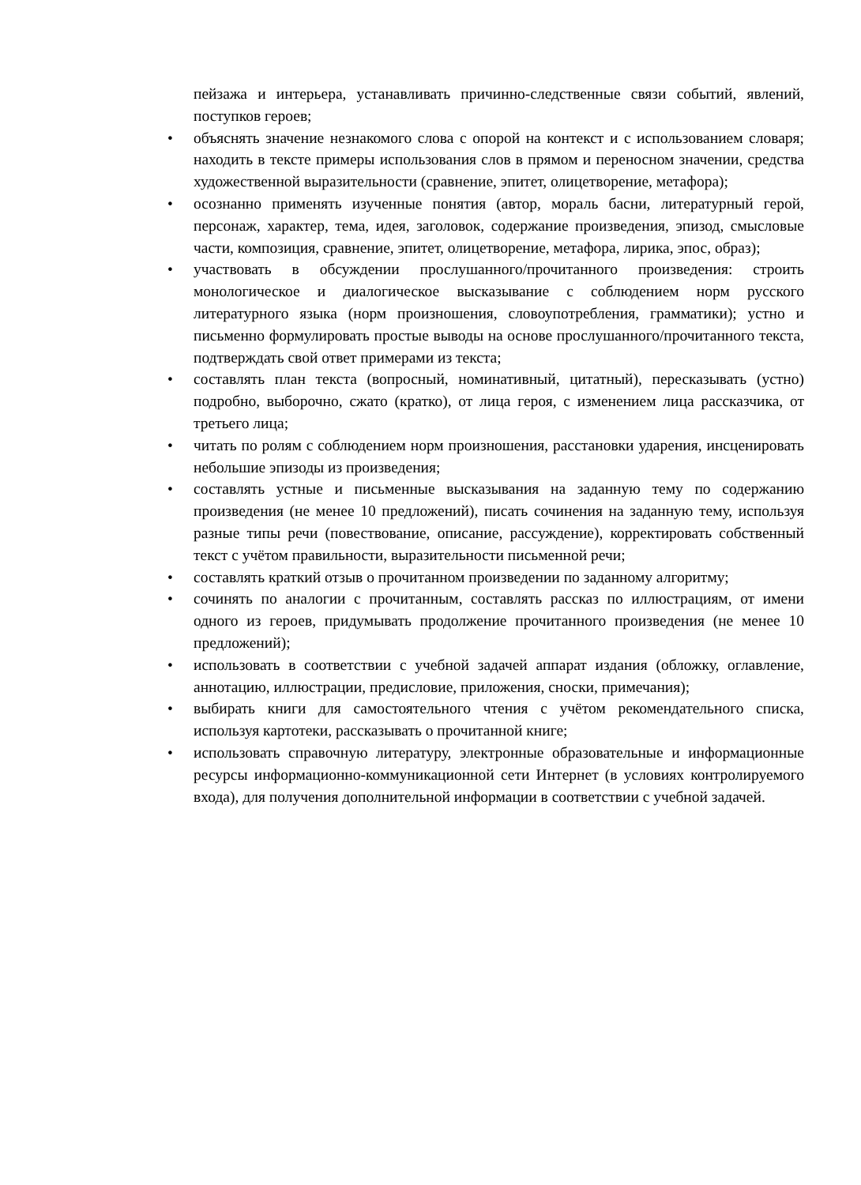пейзажа и интерьера, устанавливать причинно-следственные связи событий, явлений, поступков героев;
• объяснять значение незнакомого слова с опорой на контекст и с использованием словаря; находить в тексте примеры использования слов в прямом и переносном значении, средства художественной выразительности (сравнение, эпитет, олицетворение, метафора);
• осознанно применять изученные понятия (автор, мораль басни, литературный герой, персонаж, характер, тема, идея, заголовок, содержание произведения, эпизод, смысловые части, композиция, сравнение, эпитет, олицетворение, метафора, лирика, эпос, образ);
• участвовать в обсуждении прослушанного/прочитанного произведения: строить монологическое и диалогическое высказывание с соблюдением норм русского литературного языка (норм произношения, словоупотребления, грамматики); устно и письменно формулировать простые выводы на основе прослушанного/прочитанного текста, подтверждать свой ответ примерами из текста;
• составлять план текста (вопросный, номинативный, цитатный), пересказывать (устно) подробно, выборочно, сжато (кратко), от лица героя, с изменением лица рассказчика, от третьего лица;
• читать по ролям с соблюдением норм произношения, расстановки ударения, инсценировать небольшие эпизоды из произведения;
• составлять устные и письменные высказывания на заданную тему по содержанию произведения (не менее 10 предложений), писать сочинения на заданную тему, используя разные типы речи (повествование, описание, рассуждение), корректировать собственный текст с учётом правильности, выразительности письменной речи;
• составлять краткий отзыв о прочитанном произведении по заданному алгоритму;
• сочинять по аналогии с прочитанным, составлять рассказ по иллюстрациям, от имени одного из героев, придумывать продолжение прочитанного произведения (не менее 10 предложений);
• использовать в соответствии с учебной задачей аппарат издания (обложку, оглавление, аннотацию, иллюстрации, предисловие, приложения, сноски, примечания);
• выбирать книги для самостоятельного чтения с учётом рекомендательного списка, используя картотеки, рассказывать о прочитанной книге;
• использовать справочную литературу, электронные образовательные и информационные ресурсы информационно-коммуникационной сети Интернет (в условиях контролируемого входа), для получения дополнительной информации в соответствии с учебной задачей.